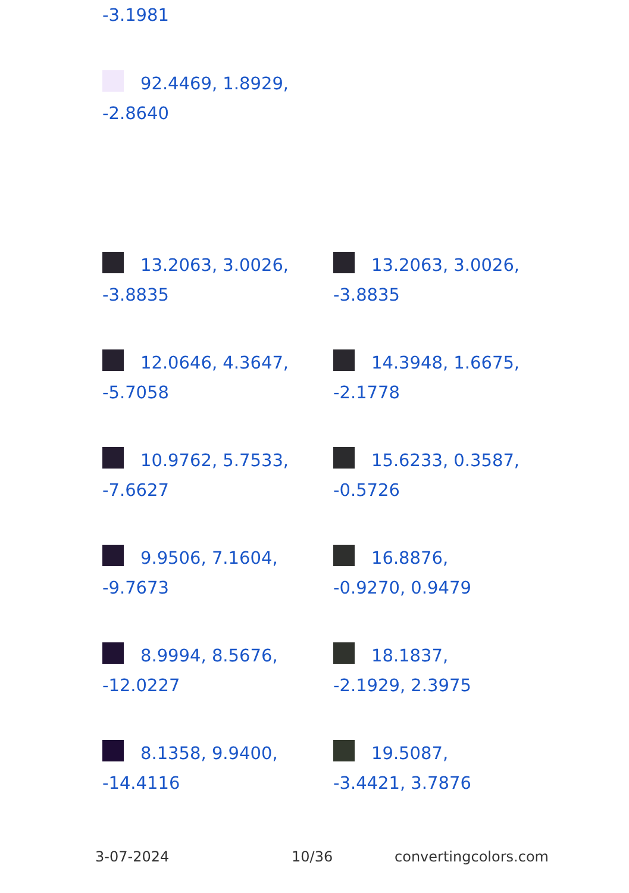-3.1981
92.4469, 1.8929, -2.8640
13.2063, 3.0026, -3.8835
13.2063, 3.0026, -3.8835
12.0646, 4.3647, -5.7058
14.3948, 1.6675, -2.1778
10.9762, 5.7533, -7.6627
15.6233, 0.3587, -0.5726
9.9506, 7.1604, -9.7673
16.8876, -0.9270, 0.9479
8.9994, 8.5676, -12.0227
18.1837, -2.1929, 2.3975
8.1358, 9.9400, -14.4116
19.5087, -3.4421, 3.7876
3-07-2024 10/36 convertingcolors.com